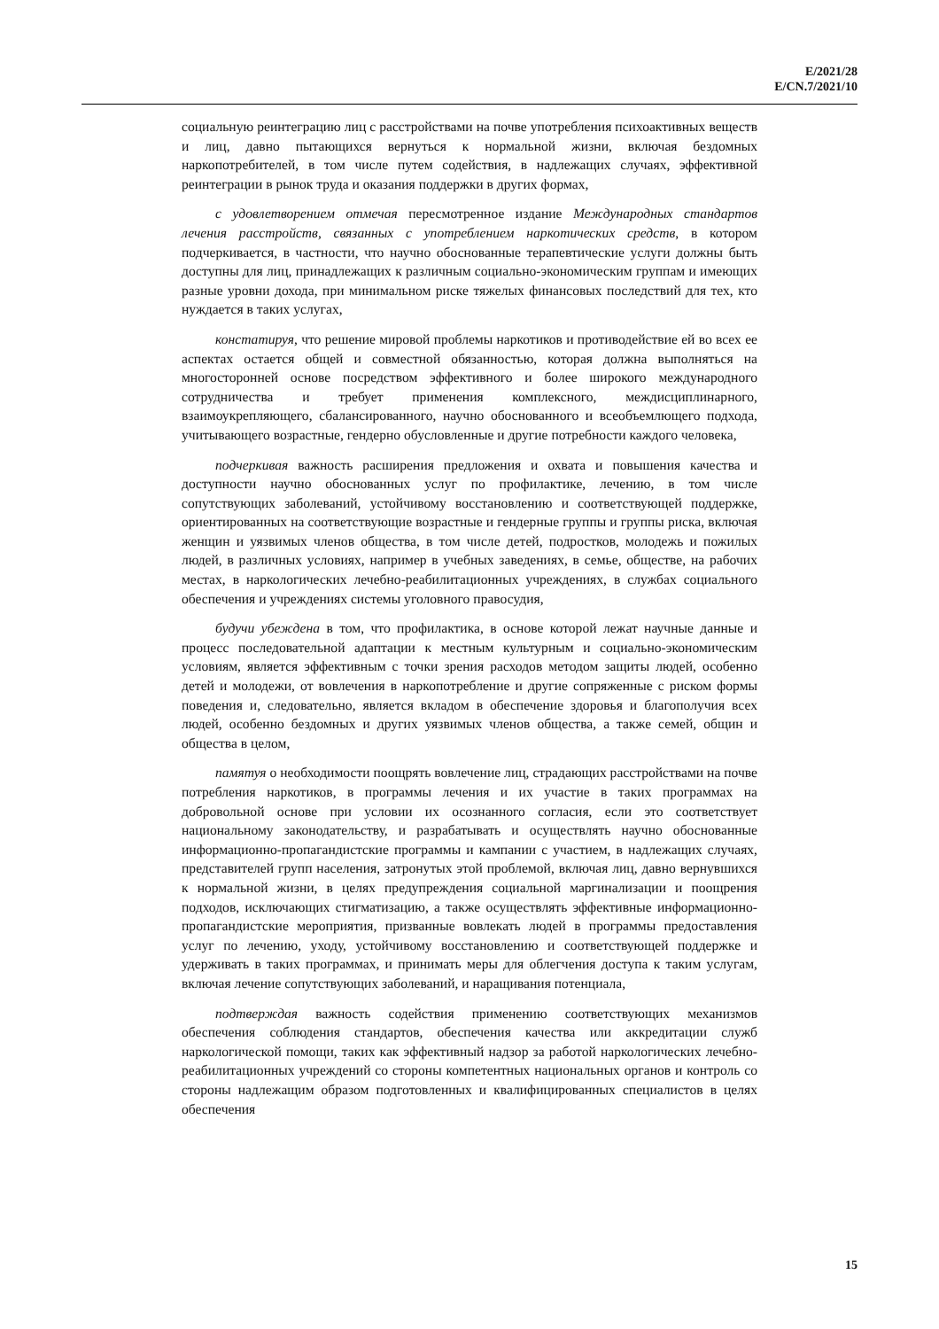E/2021/28
E/CN.7/2021/10
социальную реинтеграцию лиц с расстройствами на почве употребления психоактивных веществ и лиц, давно пытающихся вернуться к нормальной жизни, включая бездомных наркопотребителей, в том числе путем содействия, в надлежащих случаях, эффективной реинтеграции в рынок труда и оказания поддержки в других формах,
с удовлетворением отмечая пересмотренное издание Международных стандартов лечения расстройств, связанных с употреблением наркотических средств, в котором подчеркивается, в частности, что научно обоснованные терапевтические услуги должны быть доступны для лиц, принадлежащих к различным социально-экономическим группам и имеющих разные уровни дохода, при минимальном риске тяжелых финансовых последствий для тех, кто нуждается в таких услугах,
констатируя, что решение мировой проблемы наркотиков и противодействие ей во всех ее аспектах остается общей и совместной обязанностью, которая должна выполняться на многосторонней основе посредством эффективного и более широкого международного сотрудничества и требует применения комплексного, междисциплинарного, взаимоукрепляющего, сбалансированного, научно обоснованного и всеобъемлющего подхода, учитывающего возрастные, гендерно обусловленные и другие потребности каждого человека,
подчеркивая важность расширения предложения и охвата и повышения качества и доступности научно обоснованных услуг по профилактике, лечению, в том числе сопутствующих заболеваний, устойчивому восстановлению и соответствующей поддержке, ориентированных на соответствующие возрастные и гендерные группы и группы риска, включая женщин и уязвимых членов общества, в том числе детей, подростков, молодежь и пожилых людей, в различных условиях, например в учебных заведениях, в семье, обществе, на рабочих местах, в наркологических лечебно-реабилитационных учреждениях, в службах социального обеспечения и учреждениях системы уголовного правосудия,
будучи убеждена в том, что профилактика, в основе которой лежат научные данные и процесс последовательной адаптации к местным культурным и социально-экономическим условиям, является эффективным с точки зрения расходов методом защиты людей, особенно детей и молодежи, от вовлечения в наркопотребление и другие сопряженные с риском формы поведения и, следовательно, является вкладом в обеспечение здоровья и благополучия всех людей, особенно бездомных и других уязвимых членов общества, а также семей, общин и общества в целом,
памятуя о необходимости поощрять вовлечение лиц, страдающих расстройствами на почве потребления наркотиков, в программы лечения и их участие в таких программах на добровольной основе при условии их осознанного согласия, если это соответствует национальному законодательству, и разрабатывать и осуществлять научно обоснованные информационно-пропагандистские программы и кампании с участием, в надлежащих случаях, представителей групп населения, затронутых этой проблемой, включая лиц, давно вернувшихся к нормальной жизни, в целях предупреждения социальной маргинализации и поощрения подходов, исключающих стигматизацию, а также осуществлять эффективные информационно-пропагандистские мероприятия, призванные вовлекать людей в программы предоставления услуг по лечению, уходу, устойчивому восстановлению и соответствующей поддержке и удерживать в таких программах, и принимать меры для облегчения доступа к таким услугам, включая лечение сопутствующих заболеваний, и наращивания потенциала,
подтверждая важность содействия применению соответствующих механизмов обеспечения соблюдения стандартов, обеспечения качества или аккредитации служб наркологической помощи, таких как эффективный надзор за работой наркологических лечебно-реабилитационных учреждений со стороны компетентных национальных органов и контроль со стороны надлежащим образом подготовленных и квалифицированных специалистов в целях обеспечения
15